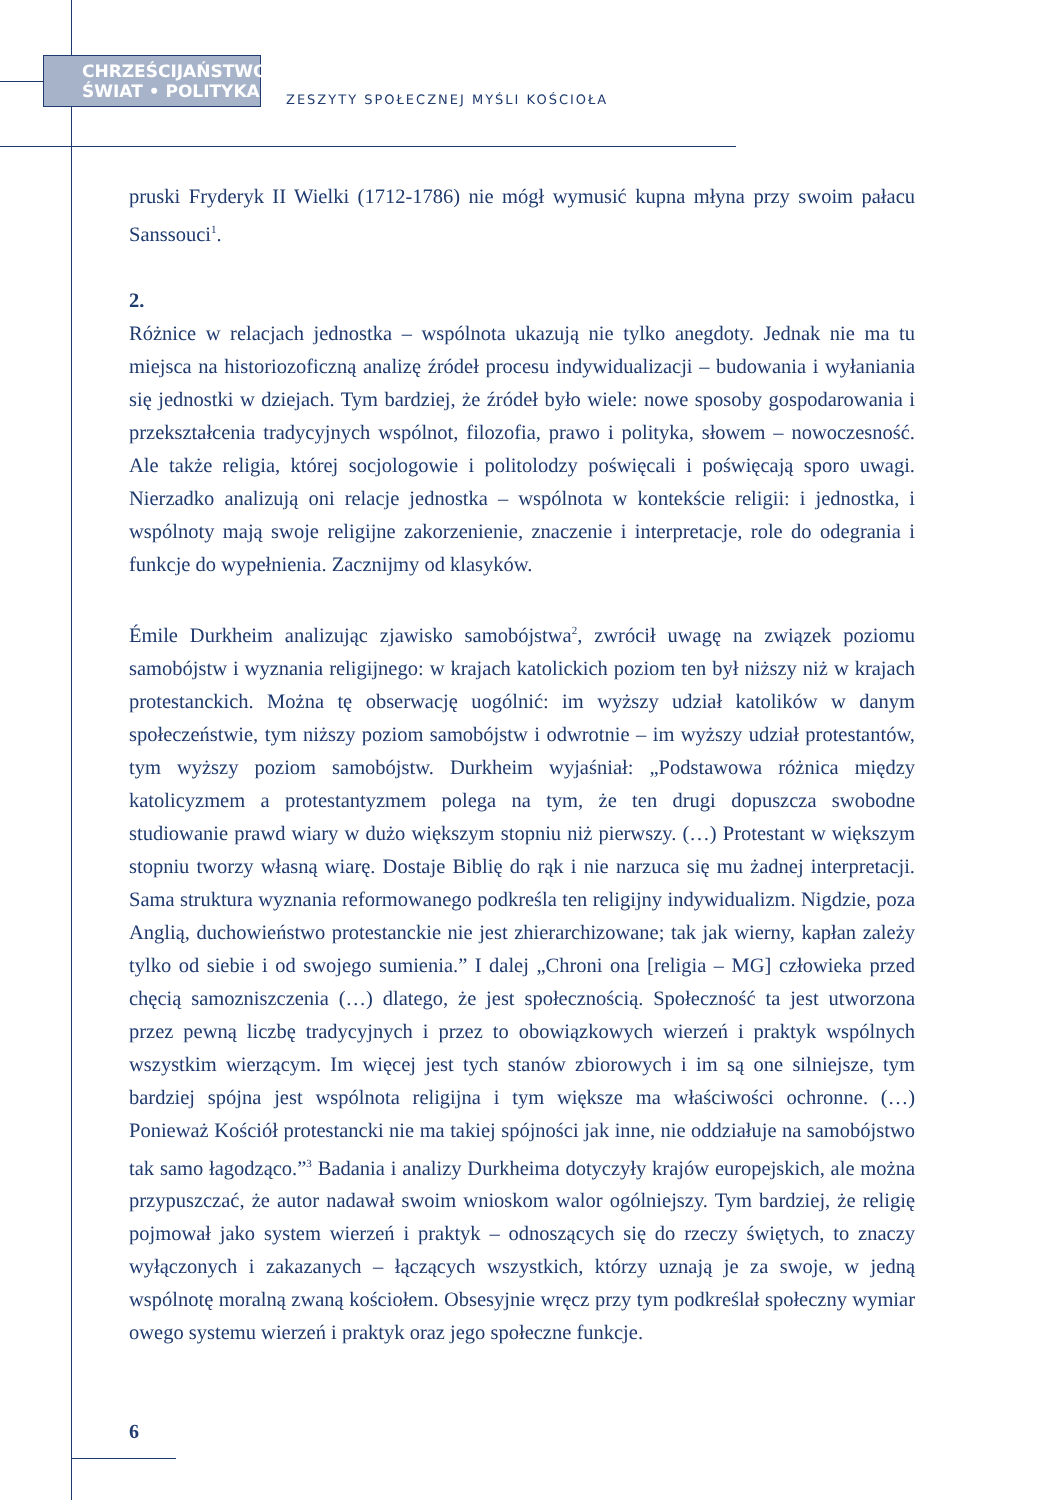CHRZEŚCIJAŃSTWO
ŚWIAT • POLITYKA
ZESZYTY SPOŁECZNEJ MYŚLI KOŚCIOŁA
pruski Fryderyk II Wielki (1712-1786) nie mógł wymusić kupna młyna przy swoim pałacu Sanssouci<sup>1</sup>.
2.
Różnice w relacjach jednostka – wspólnota ukazują nie tylko anegdoty. Jednak nie ma tu miejsca na historiozoficzną analizę źródeł procesu indywidualizacji – budowania i wyłaniania się jednostki w dziejach. Tym bardziej, że źródeł było wiele: nowe sposoby gospodarowania i przekształcenia tradycyjnych wspólnot, filozofia, prawo i polityka, słowem – nowoczesność. Ale także religia, której socjologowie i politolodzy poświęcali i poświęcają sporo uwagi. Nierzadko analizują oni relacje jednostka – wspólnota w kontekście religii: i jednostka, i wspólnoty mają swoje religijne zakorzenienie, znaczenie i interpretacje, role do odegrania i funkcje do wypełnienia. Zacznijmy od klasyków.
Émile Durkheim analizując zjawisko samobójstwa<sup>2</sup>, zwrócił uwagę na związek poziomu samobójstw i wyznania religijnego: w krajach katolickich poziom ten był niższy niż w krajach protestanckich. Można tę obserwację uogólnić: im wyższy udział katolików w danym społeczeństwie, tym niższy poziom samobójstw i odwrotnie – im wyższy udział protestantów, tym wyższy poziom samobójstw. Durkheim wyjaśniał: „Podstawowa różnica między katolicyzmem a protestantyzmem polega na tym, że ten drugi dopuszcza swobodne studiowanie prawd wiary w dużo większym stopniu niż pierwszy. (…) Protestant w większym stopniu tworzy własną wiarę. Dostaje Biblię do rąk i nie narzuca się mu żadnej interpretacji. Sama struktura wyznania reformowanego podkreśla ten religijny indywidualizm. Nigdzie, poza Anglią, duchowieństwo protestanckie nie jest zhierarchizowane; tak jak wierny, kapłan zależy tylko od siebie i od swojego sumienia.” I dalej „Chroni ona [religia – MG] człowieka przed chęcią samozniszczenia (…) dlatego, że jest społecznością. Społeczność ta jest utworzona przez pewną liczbę tradycyjnych i przez to obowiązkowych wierzeń i praktyk wspólnych wszystkim wierzącym. Im więcej jest tych stanów zbiorowych i im są one silniejsze, tym bardziej spójna jest wspólnota religijna i tym większe ma właściwości ochronne. (…) Ponieważ Kościół protestancki nie ma takiej spójności jak inne, nie oddziałuje na samobójstwo tak samo łagodząco.”<sup>3</sup> Badania i analizy Durkheima dotyczyły krajów europejskich, ale można przypuszczać, że autor nadawał swoim wnioskom walor ogólniejszy. Tym bardziej, że religię pojmował jako system wierzeń i praktyk – odnoszących się do rzeczy świętych, to znaczy wyłączonych i zakazanych – łączących wszystkich, którzy uznają je za swoje, w jedną wspólnotę moralną zwaną kościołem. Obsesyjnie wręcz przy tym podkreślał społeczny wymiar owego systemu wierzeń i praktyk oraz jego społeczne funkcje.
6